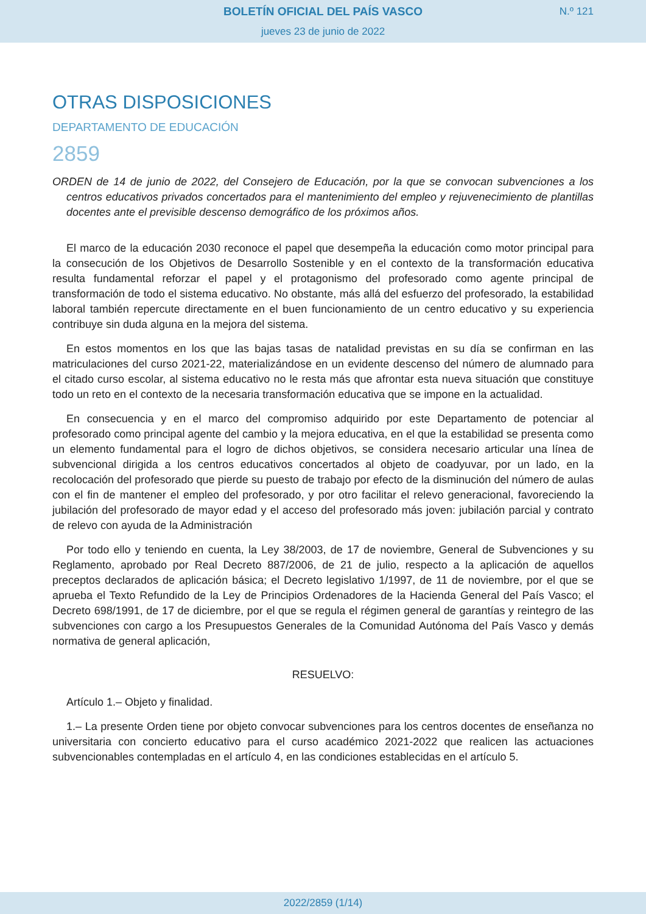BOLETÍN OFICIAL DEL PAÍS VASCO
N.º 121
jueves 23 de junio de 2022
OTRAS DISPOSICIONES
DEPARTAMENTO DE EDUCACIÓN
2859
ORDEN de 14 de junio de 2022, del Consejero de Educación, por la que se convocan subvenciones a los centros educativos privados concertados para el mantenimiento del empleo y rejuvenecimiento de plantillas docentes ante el previsible descenso demográfico de los próximos años.
El marco de la educación 2030 reconoce el papel que desempeña la educación como motor principal para la consecución de los Objetivos de Desarrollo Sostenible y en el contexto de la transformación educativa resulta fundamental reforzar el papel y el protagonismo del profesorado como agente principal de transformación de todo el sistema educativo. No obstante, más allá del esfuerzo del profesorado, la estabilidad laboral también repercute directamente en el buen funcionamiento de un centro educativo y su experiencia contribuye sin duda alguna en la mejora del sistema.
En estos momentos en los que las bajas tasas de natalidad previstas en su día se confirman en las matriculaciones del curso 2021-22, materializándose en un evidente descenso del número de alumnado para el citado curso escolar, al sistema educativo no le resta más que afrontar esta nueva situación que constituye todo un reto en el contexto de la necesaria transformación educativa que se impone en la actualidad.
En consecuencia y en el marco del compromiso adquirido por este Departamento de potenciar al profesorado como principal agente del cambio y la mejora educativa, en el que la estabilidad se presenta como un elemento fundamental para el logro de dichos objetivos, se considera necesario articular una línea de subvencional dirigida a los centros educativos concertados al objeto de coadyuvar, por un lado, en la recolocación del profesorado que pierde su puesto de trabajo por efecto de la disminución del número de aulas con el fin de mantener el empleo del profesorado, y por otro facilitar el relevo generacional, favoreciendo la jubilación del profesorado de mayor edad y el acceso del profesorado más joven: jubilación parcial y contrato de relevo con ayuda de la Administración
Por todo ello y teniendo en cuenta, la Ley 38/2003, de 17 de noviembre, General de Subvenciones y su Reglamento, aprobado por Real Decreto 887/2006, de 21 de julio, respecto a la aplicación de aquellos preceptos declarados de aplicación básica; el Decreto legislativo 1/1997, de 11 de noviembre, por el que se aprueba el Texto Refundido de la Ley de Principios Ordenadores de la Hacienda General del País Vasco; el Decreto 698/1991, de 17 de diciembre, por el que se regula el régimen general de garantías y reintegro de las subvenciones con cargo a los Presupuestos Generales de la Comunidad Autónoma del País Vasco y demás normativa de general aplicación,
RESUELVO:
Artículo 1.– Objeto y finalidad.
1.– La presente Orden tiene por objeto convocar subvenciones para los centros docentes de enseñanza no universitaria con concierto educativo para el curso académico 2021-2022 que realicen las actuaciones subvencionables contempladas en el artículo 4, en las condiciones establecidas en el artículo 5.
2022/2859 (1/14)